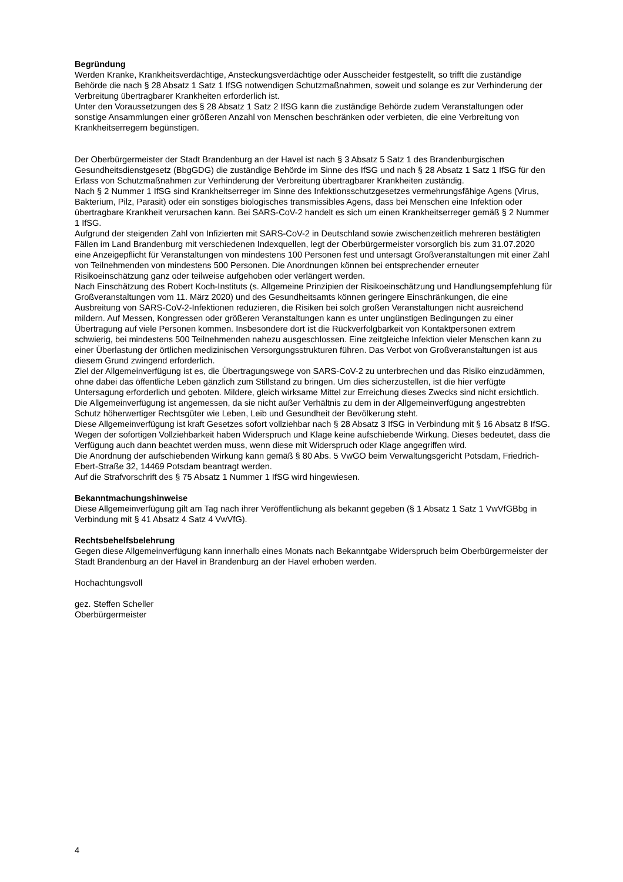Begründung
Werden Kranke, Krankheitsverdächtige, Ansteckungsverdächtige oder Ausscheider festgestellt, so trifft die zuständige Behörde die nach § 28 Absatz 1 Satz 1 IfSG notwendigen Schutzmaßnahmen, soweit und solange es zur Verhinderung der Verbreitung übertragbarer Krankheiten erforderlich ist.
Unter den Voraussetzungen des § 28 Absatz 1 Satz 2 IfSG kann die zuständige Behörde zudem Veranstaltungen oder sonstige Ansammlungen einer größeren Anzahl von Menschen beschränken oder verbieten, die eine Verbreitung von Krankheitserregern begünstigen.
Der Oberbürgermeister der Stadt Brandenburg an der Havel ist nach § 3 Absatz 5 Satz 1 des Brandenburgischen Gesundheitsdienstgesetz (BbgGDG) die zuständige Behörde im Sinne des IfSG und nach § 28 Absatz 1 Satz 1 IfSG für den Erlass von Schutzmaßnahmen zur Verhinderung der Verbreitung übertragbarer Krankheiten zuständig.
Nach § 2 Nummer 1 IfSG sind Krankheitserreger im Sinne des Infektionsschutzgesetzes vermehrungsfähige Agens (Virus, Bakterium, Pilz, Parasit) oder ein sonstiges biologisches transmissibles Agens, dass bei Menschen eine Infektion oder übertragbare Krankheit verursachen kann. Bei SARS-CoV-2 handelt es sich um einen Krankheitserreger gemäß § 2 Nummer 1 IfSG.
Aufgrund der steigenden Zahl von Infizierten mit SARS-CoV-2 in Deutschland sowie zwischenzeitlich mehreren bestätigten Fällen im Land Brandenburg mit verschiedenen Indexquellen, legt der Oberbürgermeister vorsorglich bis zum 31.07.2020 eine Anzeigepflicht für Veranstaltungen von mindestens 100 Personen fest und untersagt Großveranstaltungen mit einer Zahl von Teilnehmenden von mindestens 500 Personen. Die Anordnungen können bei entsprechender erneuter Risikoeinschätzung ganz oder teilweise aufgehoben oder verlängert werden.
Nach Einschätzung des Robert Koch-Instituts (s. Allgemeine Prinzipien der Risikoeinschätzung und Handlungsempfehlung für Großveranstaltungen vom 11. März 2020) und des Gesundheitsamts können geringere Einschränkungen, die eine Ausbreitung von SARS-CoV-2-Infektionen reduzieren, die Risiken bei solch großen Veranstaltungen nicht ausreichend mildern. Auf Messen, Kongressen oder größeren Veranstaltungen kann es unter ungünstigen Bedingungen zu einer Übertragung auf viele Personen kommen. Insbesondere dort ist die Rückverfolgbarkeit von Kontaktpersonen extrem schwierig, bei mindestens 500 Teilnehmenden nahezu ausgeschlossen. Eine zeitgleiche Infektion vieler Menschen kann zu einer Überlastung der örtlichen medizinischen Versorgungsstrukturen führen. Das Verbot von Großveranstaltungen ist aus diesem Grund zwingend erforderlich.
Ziel der Allgemeinverfügung ist es, die Übertragungswege von SARS-CoV-2 zu unterbrechen und das Risiko einzudämmen, ohne dabei das öffentliche Leben gänzlich zum Stillstand zu bringen. Um dies sicherzustellen, ist die hier verfügte Untersagung erforderlich und geboten. Mildere, gleich wirksame Mittel zur Erreichung dieses Zwecks sind nicht ersichtlich. Die Allgemeinverfügung ist angemessen, da sie nicht außer Verhältnis zu dem in der Allgemeinverfügung angestrebten Schutz höherwertiger Rechtsgüter wie Leben, Leib und Gesundheit der Bevölkerung steht.
Diese Allgemeinverfügung ist kraft Gesetzes sofort vollziehbar nach § 28 Absatz 3 IfSG in Verbindung mit § 16 Absatz 8 IfSG. Wegen der sofortigen Vollziehbarkeit haben Widerspruch und Klage keine aufschiebende Wirkung. Dieses bedeutet, dass die Verfügung auch dann beachtet werden muss, wenn diese mit Widerspruch oder Klage angegriffen wird.
Die Anordnung der aufschiebenden Wirkung kann gemäß § 80 Abs. 5 VwGO beim Verwaltungsgericht Potsdam, Friedrich-Ebert-Straße 32, 14469 Potsdam beantragt werden.
Auf die Strafvorschrift des § 75 Absatz 1 Nummer 1 IfSG wird hingewiesen.
Bekanntmachungshinweise
Diese Allgemeinverfügung gilt am Tag nach ihrer Veröffentlichung als bekannt gegeben (§ 1 Absatz 1 Satz 1 VwVfGBbg in Verbindung mit § 41 Absatz 4 Satz 4 VwVfG).
Rechtsbehelfsbelehrung
Gegen diese Allgemeinverfügung kann innerhalb eines Monats nach Bekanntgabe Widerspruch beim Oberbürgermeister der Stadt Brandenburg an der Havel in Brandenburg an der Havel erhoben werden.
Hochachtungsvoll
gez. Steffen Scheller
Oberbürgermeister
4